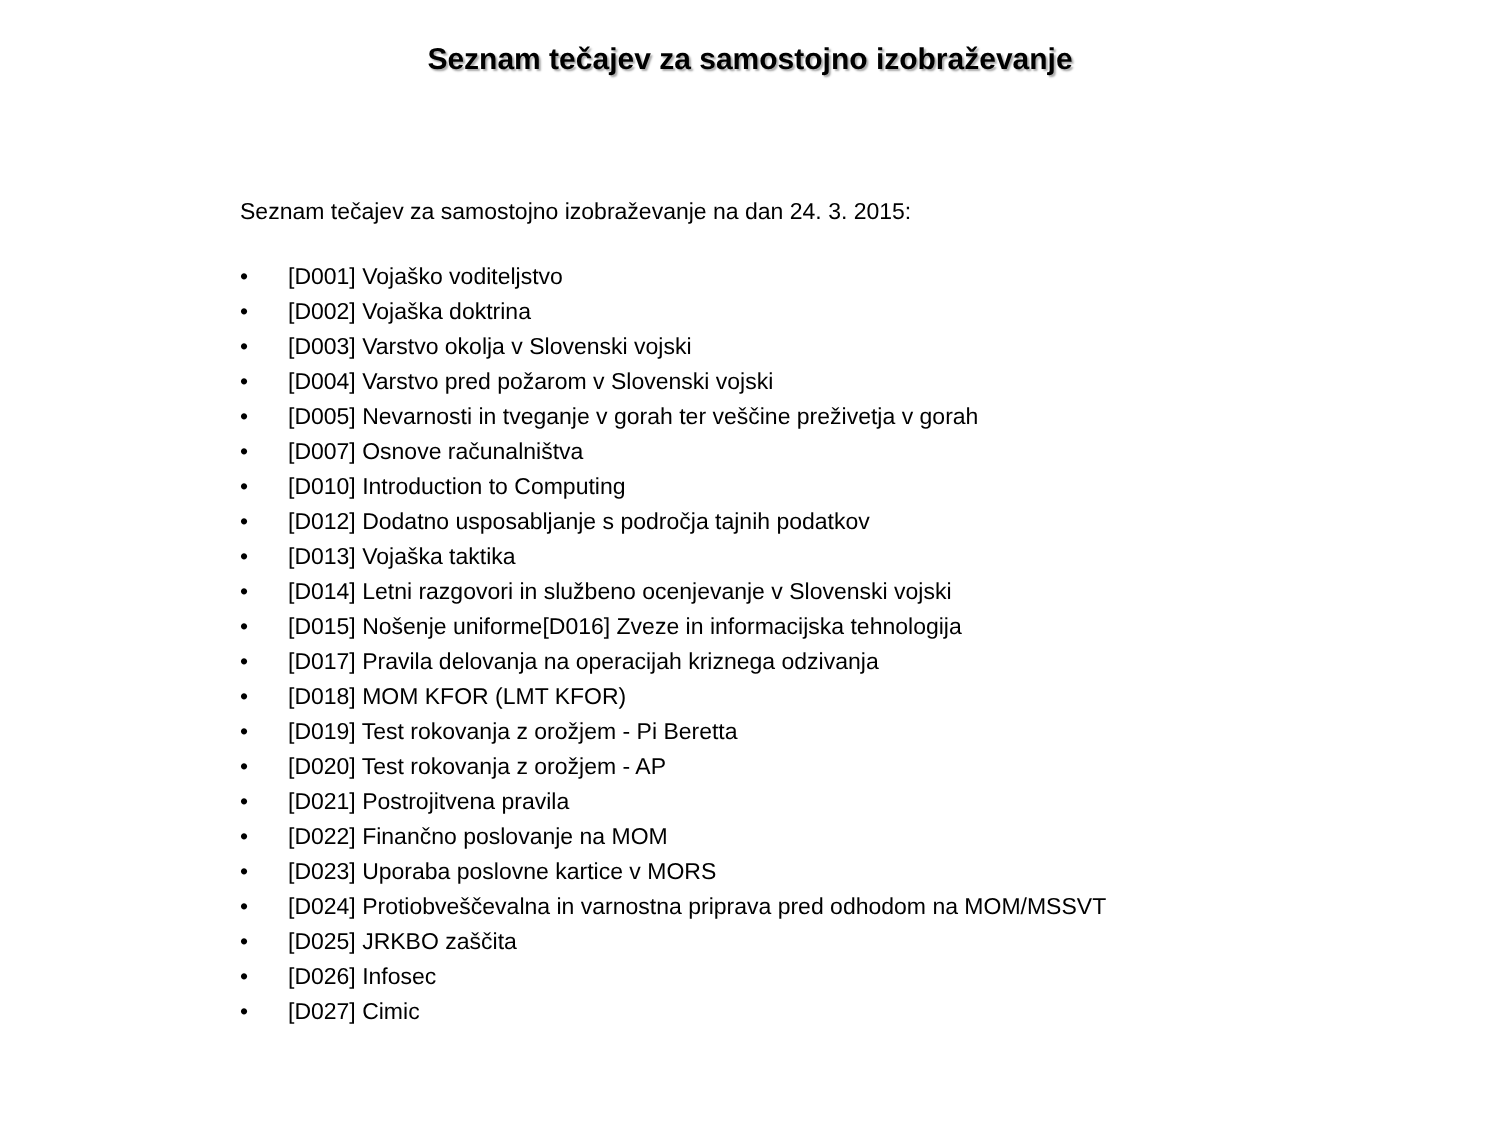Seznam tečajev za samostojno izobraževanje
Seznam tečajev za samostojno izobraževanje na dan 24. 3. 2015:
• [D001] Vojaško voditeljstvo
• [D002] Vojaška doktrina
• [D003] Varstvo okolja v Slovenski vojski
• [D004] Varstvo pred požarom v Slovenski vojski
• [D005] Nevarnosti in tveganje v gorah ter veščine preživetja v gorah
• [D007] Osnove računalništva
• [D010] Introduction to Computing
• [D012] Dodatno usposabljanje s področja tajnih podatkov
• [D013] Vojaška taktika
• [D014] Letni razgovori in službeno ocenjevanje v Slovenski vojski
• [D015] Nošenje uniforme[D016] Zveze in informacijska tehnologija
• [D017] Pravila delovanja na operacijah kriznega odzivanja
• [D018] MOM KFOR (LMT KFOR)
• [D019] Test rokovanja z orožjem - Pi Beretta
• [D020] Test rokovanja z orožjem - AP
• [D021] Postrojitvena pravila
• [D022] Finančno poslovanje na MOM
• [D023] Uporaba poslovne kartice v MORS
• [D024] Protiobveščevalna in varnostna priprava pred odhodom na MOM/MSSVT
• [D025] JRKBO zaščita
• [D026] Infosec
• [D027] Cimic